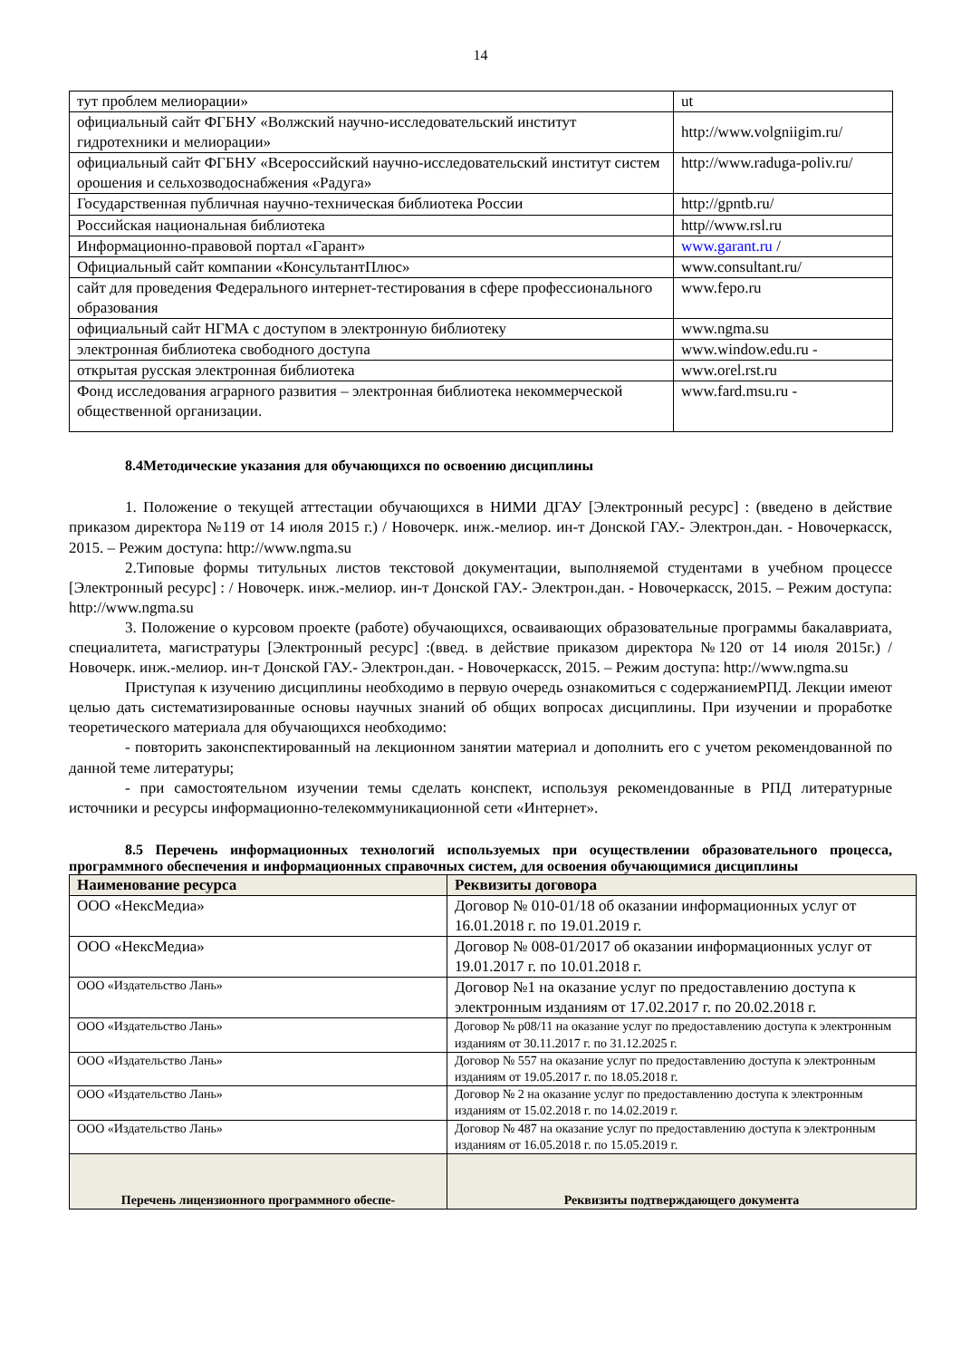14
| тут проблем мелиорации» | ut |
| официальный сайт ФГБНУ «Волжский научно-исследовательский институт гидротехники и мелиорации» | http://www.volgniigim.ru/ |
| официальный сайт ФГБНУ «Всероссийский научно-исследовательский институт систем орошения и сельхозводоснабжения «Радуга» | http://www.raduga-poliv.ru/ |
| Государственная публичная научно-техническая библиотека России | http://gpntb.ru/ |
| Российская национальная библиотека | http//www.rsl.ru |
| Информационно-правовой портал «Гарант» | www.garant.ru / |
| Официальный сайт компании «КонсультантПлюс» | www.consultant.ru/ |
| сайт для проведения Федерального интернет-тестирования в сфере профессионального образования | www.fepo.ru |
| официальный сайт НГМА с доступом в электронную библиотеку | www.ngma.su |
| электронная библиотека свободного доступа | www.window.edu.ru - |
| открытая русская электронная библиотека | www.orel.rst.ru |
| Фонд исследования аграрного развития – электронная библиотека некоммерческой общественной организации. | www.fard.msu.ru - |
8.4Методические указания для обучающихся по освоению дисциплины
1. Положение о текущей аттестации обучающихся в НИМИ ДГАУ [Электронный ресурс] : (введено в действие приказом директора №119 от 14 июля 2015 г.) / Новочерк. инж.-мелиор. ин-т Донской ГАУ.- Электрон.дан. - Новочеркасск, 2015. – Режим доступа: http://www.ngma.su
2.Типовые формы титульных листов текстовой документации, выполняемой студентами в учебном процессе [Электронный ресурс] : / Новочерк. инж.-мелиор. ин-т Донской ГАУ.- Электрон.дан. - Новочеркасск, 2015. – Режим доступа: http://www.ngma.su
3. Положение о курсовом проекте (работе) обучающихся, осваивающих образовательные программы бакалавриата, специалитета, магистратуры [Электронный ресурс] :(введ. в действие приказом директора №120 от 14 июля 2015г.) / Новочерк. инж.-мелиор. ин-т Донской ГАУ.- Электрон.дан. - Новочеркасск, 2015. – Режим доступа: http://www.ngma.su
Приступая к изучению дисциплины необходимо в первую очередь ознакомиться с содержаниемРПД. Лекции имеют целью дать систематизированные основы научных знаний об общих вопросах дисциплины. При изучении и проработке теоретического материала для обучающихся необходимо:
- повторить законспектированный на лекционном занятии материал и дополнить его с учетом рекомендованной по данной теме литературы;
- при самостоятельном изучении темы сделать конспект, используя рекомендованные в РПД литературные источники и ресурсы информационно-телекоммуникационной сети «Интернет».
8.5 Перечень информационных технологий используемых при осуществлении образовательного процесса, программного обеспечения и информационных справочных систем, для освоения обучающимися дисциплины
| Наименование ресурса | Реквизиты договора |
| --- | --- |
| ООО «НексМедиа» | Договор № 010-01/18 об оказании информационных услуг от 16.01.2018 г. по 19.01.2019 г. |
| ООО «НексМедиа» | Договор № 008-01/2017 об оказании информационных услуг от 19.01.2017 г. по 10.01.2018 г. |
| ООО «Издательство Лань» | Договор №1 на оказание услуг по предоставлению доступа к электронным изданиям от 17.02.2017 г. по 20.02.2018 г. |
| ООО «Издательство Лань» | Договор № р08/11 на оказание услуг по предоставлению доступа к электронным изданиям от 30.11.2017 г. по 31.12.2025 г. |
| ООО «Издательство Лань» | Договор № 557 на оказание услуг по предоставлению доступа к электронным изданиям от 19.05.2017 г. по 18.05.2018 г. |
| ООО «Издательство Лань» | Договор № 2 на оказание услуг по предоставлению доступа к электронным изданиям от 15.02.2018 г. по 14.02.2019 г. |
| ООО «Издательство Лань» | Договор № 487 на оказание услуг по предоставлению доступа к электронным изданиям от 16.05.2018 г. по 15.05.2019 г. |
| Перечень лицензионного программного обеспе- | Реквизиты подтверждающего документа |